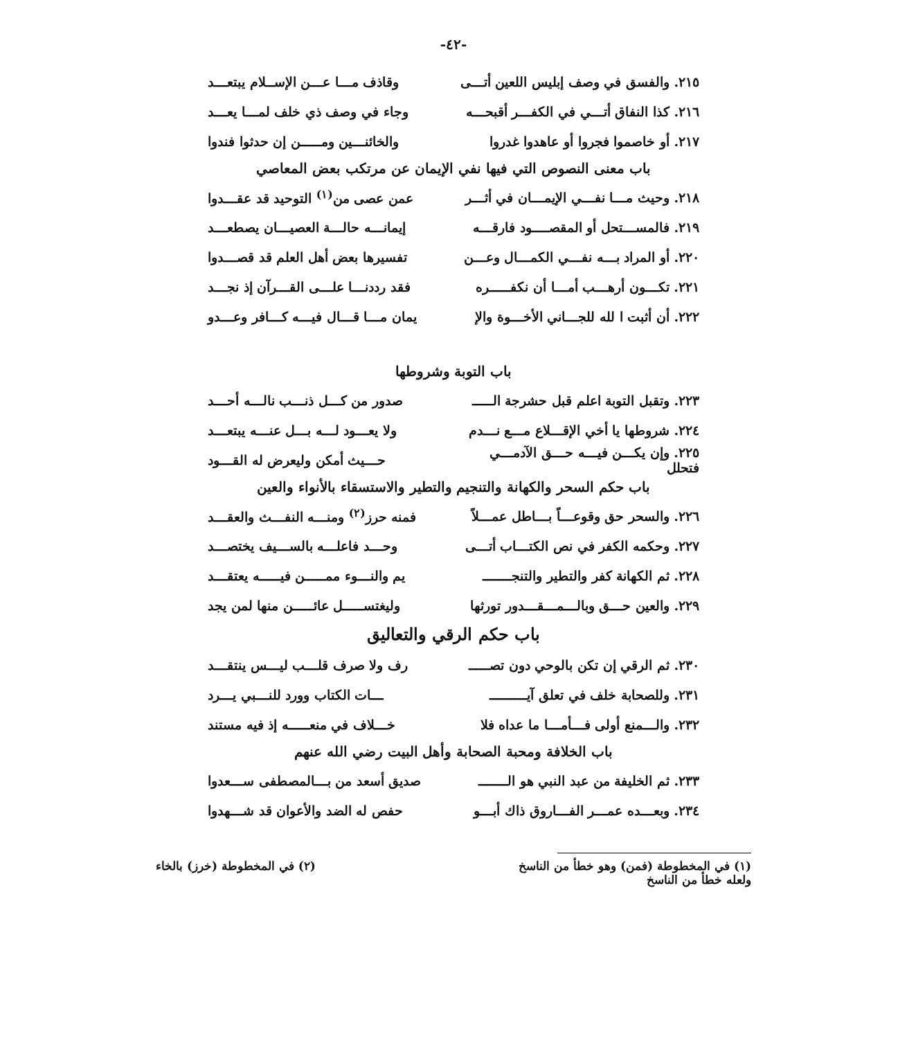-٤٢-
٢١٥. والفسق في وصف إبليس اللعين أتـــى وقاذف مـــا عـــن الإســلام يبتعـــد
٢١٦. كذا النفاق أتـــي في الكفـــر أقبحـــه وجاء في وصف ذي خلف لمـــا يعـــد
٢١٧. أو خاصموا فجروا أو عاهدوا غدروا والخائنـــين ومـــــن إن حدثوا فندوا
باب معنى النصوص التي فيها نفي الإيمان عن مرتكب بعض المعاصي
٢١٨. وحيث مـــا نفـــي الإيمـــان في أثـــر عمن عصى من<sup>(١)</sup> التوحيد قد عقـــدوا
٢١٩. فالمســـتحل أو المقصــــود فارقـــه إيمانـــه حالـــة العصيـــان يصطعـــد
٢٢٠. أو المراد بـــه نفـــي الكمـــال وعـــن تفسيرها بعض أهل العلم قد قصـــدوا
٢٢١. تكـــون أرهـــب أمـــا أن نكفـــــره فقد رددنـــا علـــى القـــرآن إذ نجـــد
٢٢٢. أن أثبت ا لله للجـــاني الأخـــوة والإ يمان مـــا قـــال فيـــه كـــافر وعـــدو
باب التوبة وشروطها
٢٢٣. وتقبل التوبة اعلم قبل حشرجة الـــــ صدور من كـــل ذنـــب نالـــه أحـــد
٢٢٤. شروطها يا أخي الإقـــلاع مـــع نـــدم ولا يعـــود لـــه بـــل عنـــه يبتعـــد
٢٢٥. وإن يكـــن فيـــه حـــق الآدمـــي فتحلل حـــيث أمكن وليعرض له القـــود
باب حكم السحر والكهانة والتنجيم والتطير والاستسقاء بالأنواء والعين
٢٢٦. والسحر حق وقوعـــاً بـــاطل عمـــلاً فمنه حرز<sup>(٢)</sup> ومنـــه النفـــث والعقـــد
٢٢٧. وحكمه الكفر في نص الكتـــاب أتـــى وحـــد فاعلـــه بالســـيف يختصـــد
٢٢٨. ثم الكهانة كفر والتطير والتنجـــــــ يم والنـــوء ممـــــن فيـــــه يعتقـــد
٢٢٩. والعين حـــق وبالـــمـــقـــدور تورثها وليغتســـــل عائـــــن منها لمن يجد
باب حكم الرقي والتعاليق
٢٣٠. ثم الرقي إن تكن بالوحي دون تصـــــ رف ولا صرف قلـــب ليـــس ينتقـــد
٢٣١. وللصحابة خلف في تعلق آيـــــــــ ـــات الكتاب وورد للنـــبي يـــرد
٢٣٢. والـــمنع أولى فـــأمـــا ما عداه فلا خـــلاف في منعـــــه إذ فيه مستند
باب الخلافة ومحبة الصحابة وأهل البيت رضي الله عنهم
٢٣٣. ثم الخليفة من عبد النبي هو الـــــــ صديق أسعد من بـــالمصطفى ســـعدوا
٢٣٤. وبعـــده عمـــر الفـــاروق ذاك أبـــو حفص له الضد والأعوان قد شـــهدوا
(١) في المخطوطة (فمن) وهو خطأ من الناسخ
ولعله خطأ من الناسخ
(٢) في المخطوطة (خرز) بالخاء